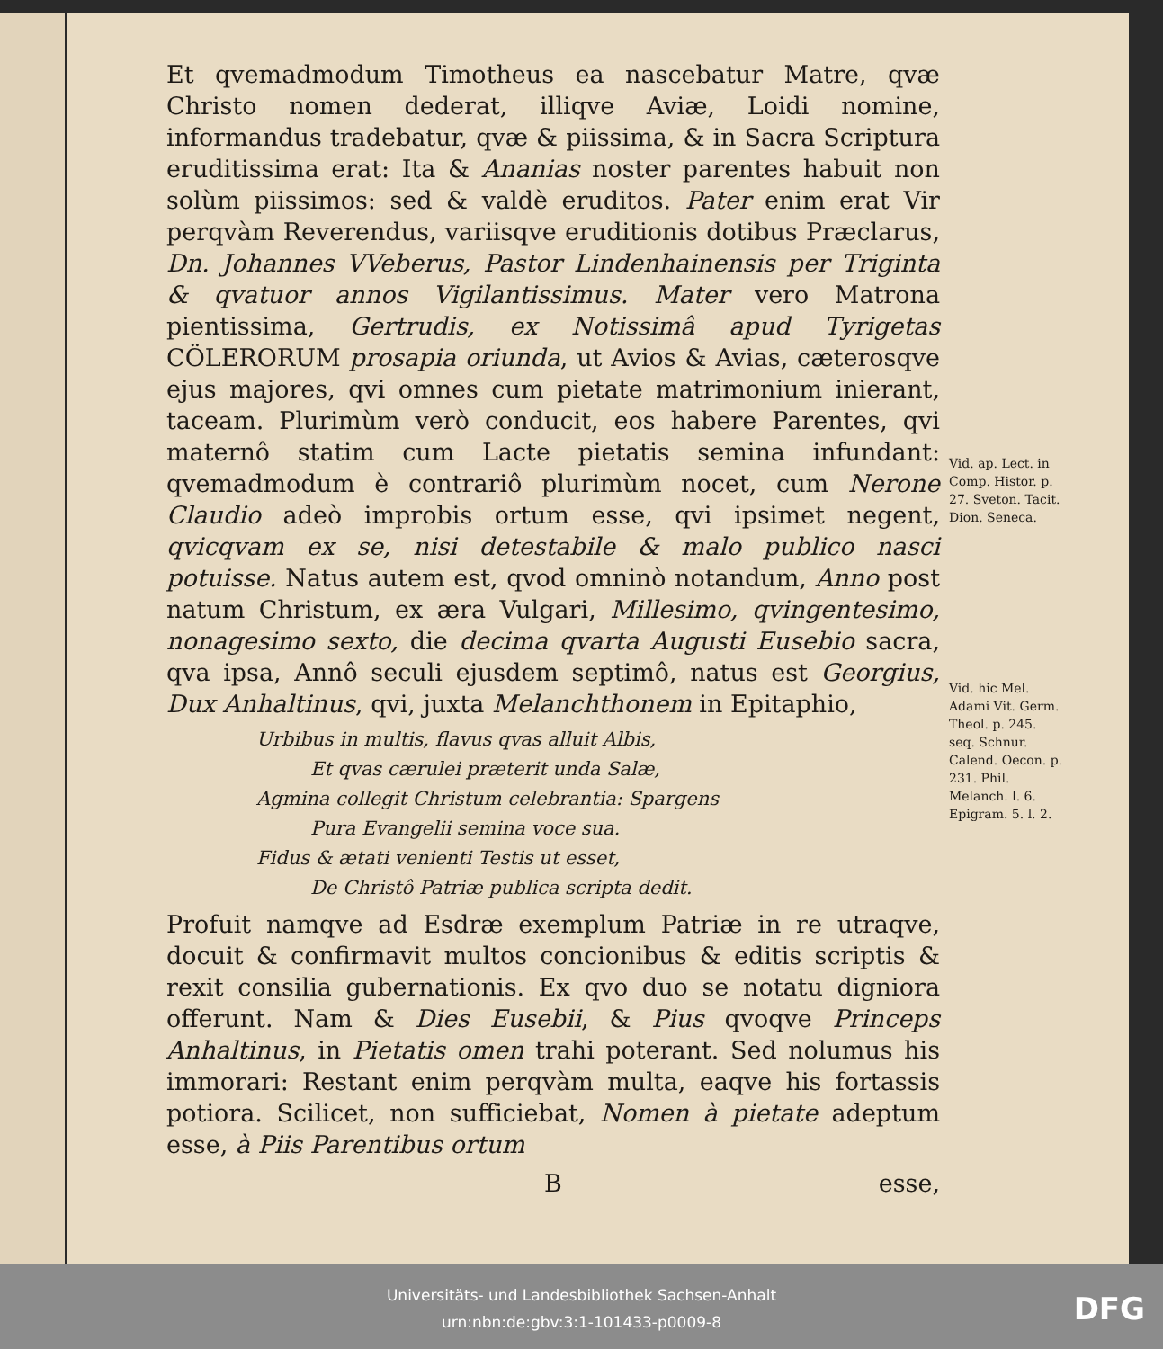Et qvemadmodum Timotheus ea nascebatur Matre, qvæ Christo nomen dederat, illiqve Aviæ, Loidi nomine, informandus tradebatur, qvæ & piissima, & in Sacra Scriptura eruditissima erat: Ita & Ananias noster parentes habuit non solùm piissimos: sed & valdè eruditos. Pater enim erat Vir perqvàm Reverendus, variisqve eruditionis dotibus Præclarus, Dn. Johannes VVeberus, Pastor Lindenhainensis per Triginta & qvatuor annos Vigilantissimus. Mater vero Matrona pientissima, Gertrudis, ex Notissimâ apud Tyrigetas CÖLERORUM prosapia oriunda, ut Avios & Avias, cæterosqve ejus majores, qvi omnes cum pietate matrimonium inierant, taceam. Plurimùm verò conducit, eos habere Parentes, qvi maternô statim cum Lacte pietatis semina infundant: qvemadmodum è contrariô plurimùm nocet, cum Nerone Claudio adeò improbis ortum esse, qvi ipsimet negent, qvicqvam ex se, nisi detestabile & malo publico nasci potuisse. Natus autem est, qvod omninò notandum, Anno post natum Christum, ex æra Vulgari, Millesimo, qvingentesimo, nonagesimo sexto, die decima qvarta Augusti Eusebio sacra, qva ipsa, Annô seculi ejusdem septimô, natus est Georgius, Dux Anhaltinus, qvi, juxta Melanchthonem in Epitaphio,
Urbibus in multis, flavus qvas alluit Albis,
Et qvas cærulei præterit unda Salæ,
Agmina collegit Christum celebrantia: Spargens
Pura Evangelii semina voce sua.
Fidus & ætati venienti Testis ut esset,
De Christô Patriæ publica scripta dedit.
Profuit namqve ad Esdræ exemplum Patriæ in re utraqve, docuit & confirmavit multos concionibus & editis scriptis & rexit consilia gubernationis. Ex qvo duo se notatu digniora offerunt. Nam & Dies Eusebii, & Pius qvoqve Princeps Anhaltinus, in Pietatis omen trahi poterant. Sed nolumus his immorari: Restant enim perqvàm multa, eaqve his fortassis potiora. Scilicet, non sufficiebat, Nomen à pietate adeptum esse, à Piis Parentibus ortum
Besse,
Vid. ap. Lect. in Comp. Histor. p. 27. Sveton. Tacit. Dion. Seneca.
Vid. hic Mel. Adami Vit. Germ. Theol. p. 245. seq. Schnur. Calend. Oecon. p. 231. Phil. Melanch. l. 6. Epigram. 5. l. 2.
Universitäts- und Landesbibliothek Sachsen-Anhalt
urn:nbn:de:gbv:3:1-101433-p0009-8
DFG